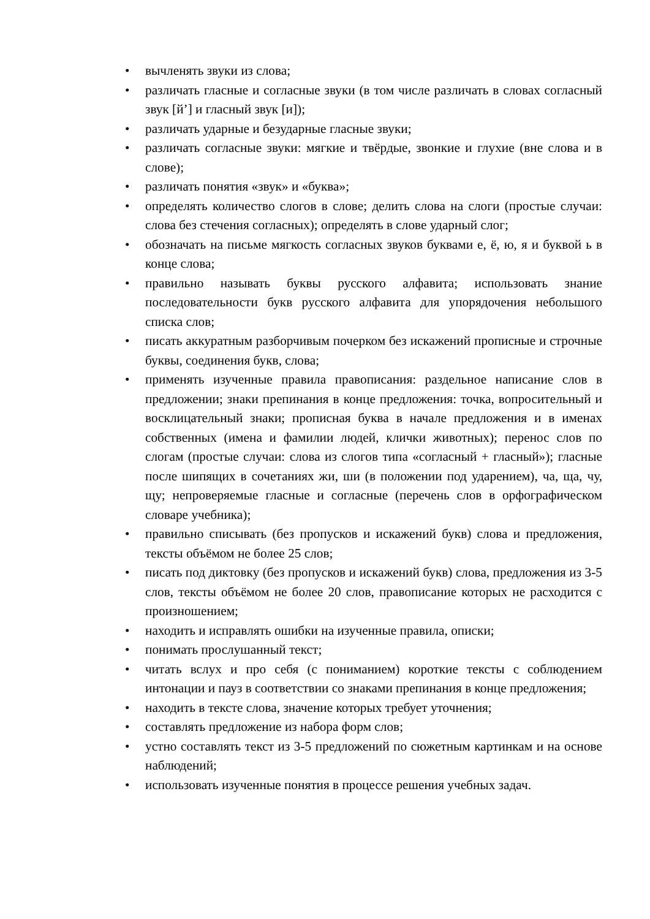• вычленять звуки из слова;
• различать гласные и согласные звуки (в том числе различать в словах согласный звук [й’] и гласный звук [и]);
• различать ударные и безударные гласные звуки;
• различать согласные звуки: мягкие и твёрдые, звонкие и глухие (вне слова и в слове);
• различать понятия «звук» и «буква»;
• определять количество слогов в слове; делить слова на слоги (простые случаи: слова без стечения согласных); определять в слове ударный слог;
• обозначать на письме мягкость согласных звуков буквами е, ё, ю, я и буквой ь в конце слова;
• правильно называть буквы русского алфавита; использовать знание последовательности букв русского алфавита для упорядочения небольшого списка слов;
• писать аккуратным разборчивым почерком без искажений прописные и строчные буквы, соединения букв, слова;
• применять изученные правила правописания: раздельное написание слов в предложении; знаки препинания в конце предложения: точка, вопросительный и восклицательный знаки; прописная буква в начале предложения и в именах собственных (имена и фамилии людей, клички животных); перенос слов по слогам (простые случаи: слова из слогов типа «согласный + гласный»); гласные после шипящих в сочетаниях жи, ши (в положении под ударением), ча, ща, чу, щу; непроверяемые гласные и согласные (перечень слов в орфографическом словаре учебника);
• правильно списывать (без пропусков и искажений букв) слова и предложения, тексты объёмом не более 25 слов;
• писать под диктовку (без пропусков и искажений букв) слова, предложения из 3-5 слов, тексты объёмом не более 20 слов, правописание которых не расходится с произношением;
• находить и исправлять ошибки на изученные правила, описки;
• понимать прослушанный текст;
• читать вслух и про себя (с пониманием) короткие тексты с соблюдением интонации и пауз в соответствии со знаками препинания в конце предложения;
• находить в тексте слова, значение которых требует уточнения;
• составлять предложение из набора форм слов;
• устно составлять текст из 3-5 предложений по сюжетным картинкам и на основе наблюдений;
• использовать изученные понятия в процессе решения учебных задач.